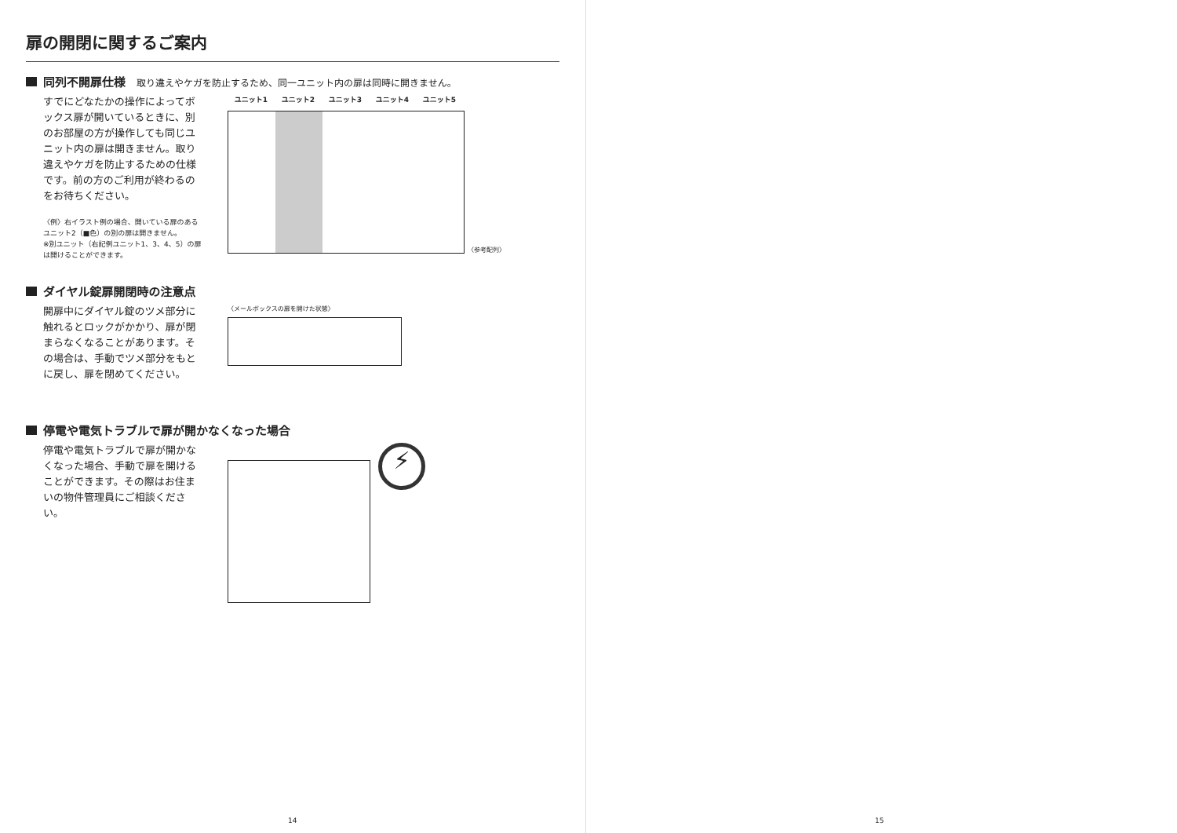扉の開閉に関するご案内
同列不開扉仕様 取り違えやケガを防止するため、同一ユニット内の扉は同時に開きません。
すでにどなたかの操作によってボックス扉が開いているときに、別のお部屋の方が操作しても同じユニット内の扉は開きません。取り違えやケガを防止するための仕様です。前の方のご利用が終わるのをお待ちください。
〈例〉右イラスト例の場合、開いている扉のあるユニット2（■色）の別の扉は開きません。
※別ユニット（右記例ユニット1、3、4、5）の扉は開けることができます。
ユニット1 ユニット2 ユニット3 ユニット4 ユニット5
〈参考配列〉
ダイヤル錠扉開閉時の注意点
開扉中にダイヤル錠のツメ部分に触れるとロックがかかり、扉が閉まらなくなることがあります。その場合は、手動でツメ部分をもとに戻し、扉を閉めてください。
〈メールボックスの扉を開けた状態〉
停電や電気トラブルで扉が開かなくなった場合
停電や電気トラブルで扉が開かなくなった場合、手動で扉を開けることができます。その際はお住まいの物件管理員にご相談ください。
⚡
14 15